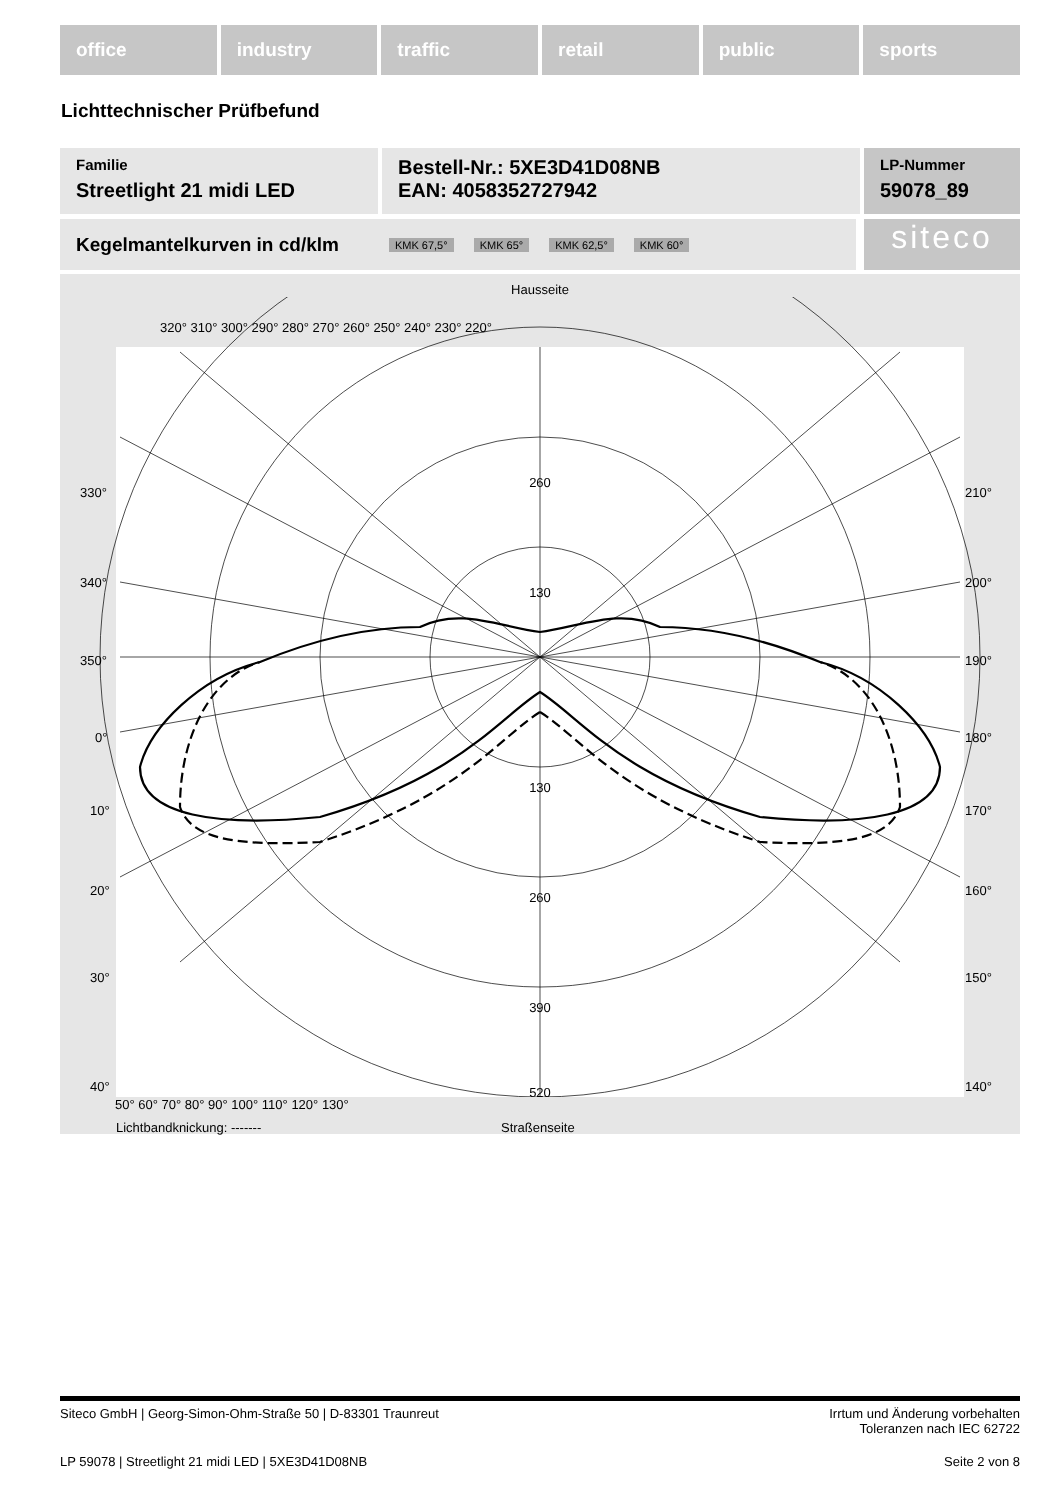office industry traffic retail public sports
Lichttechnischer Prüfbefund
Familie
Streetlight 21 midi LED
Bestell-Nr.: 5XE3D41D08NB
EAN: 4058352727942
LP-Nummer
59078_89
Kegelmantelkurven in cd/klm KMK 67,5° KMK 65° KMK 62,5° KMK 60° siteco
Hausseite
260
130
130
260
390
520
330°
340°
350°
0°
10°
20°
30°
40°
210°
200°
190°
180°
170°
160°
150°
140°
320° 310° 300° 290° 280° 270° 260° 250° 240° 230° 220°
50° 60° 70° 80° 90° 100° 110° 120° 130°
Lichtbandknickung: ------- Straßenseite
Siteco GmbH | Georg-Simon-Ohm-Straße 50 | D-83301 Traunreut Irrtum und Änderung vorbehalten
Toleranzen nach IEC 62722
LP 59078 | Streetlight 21 midi LED | 5XE3D41D08NB Seite 2 von 8